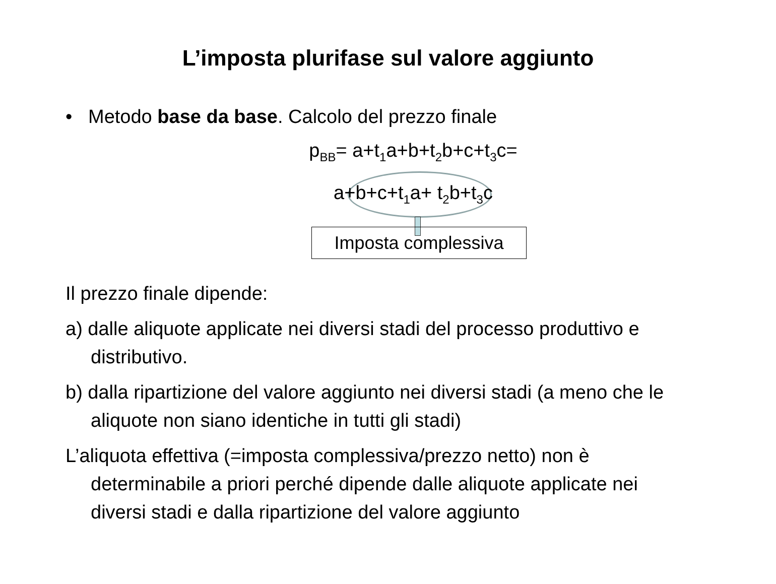L’imposta plurifase sul valore aggiunto
• Metodo base da base. Calcolo del prezzo finale
p<sub>BB</sub>= a+t<sub>1</sub>a+b+t<sub>2</sub>b+c+t<sub>3</sub>c=
a+b+c+t<sub>1</sub>a+ t<sub>2</sub>b+t<sub>3</sub>c
Imposta complessiva
Il prezzo finale dipende:
a) dalle aliquote applicate nei diversi stadi del processo produttivo e distributivo.
b) dalla ripartizione del valore aggiunto nei diversi stadi (a meno che le aliquote non siano identiche in tutti gli stadi)
L’aliquota effettiva (=imposta complessiva/prezzo netto) non è determinabile a priori perché dipende dalle aliquote applicate nei diversi stadi e dalla ripartizione del valore aggiunto